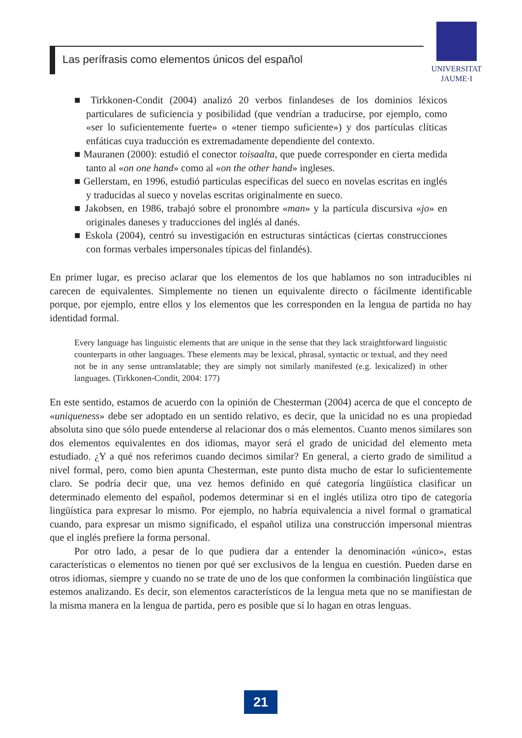Las perífrasis como elementos únicos del español
UNIVERSITAT
JAUME·I
■ Tirkkonen-Condit (2004) analizó 20 verbos finlandeses de los dominios léxicos particulares de suficiencia y posibilidad (que vendrían a traducirse, por ejemplo, como «ser lo suficientemente fuerte» o «tener tiempo suficiente») y dos partículas clíticas enfáticas cuya traducción es extremadamente dependiente del contexto.
■ Mauranen (2000): estudió el conector toisaalta, que puede corresponder en cierta medida tanto al «on one hand» como al «on the other hand» ingleses.
■ Gellerstam, en 1996, estudió partículas específicas del sueco en novelas escritas en inglés y traducidas al sueco y novelas escritas originalmente en sueco.
■ Jakobsen, en 1986, trabajó sobre el pronombre «man» y la partícula discursiva «jo» en originales daneses y traducciones del inglés al danés.
■ Eskola (2004), centró su investigación en estructuras sintácticas (ciertas construcciones con formas verbales impersonales típicas del finlandés).
En primer lugar, es preciso aclarar que los elementos de los que hablamos no son intraducibles ni carecen de equivalentes. Simplemente no tienen un equivalente directo o fácilmente identificable porque, por ejemplo, entre ellos y los elementos que les corresponden en la lengua de partida no hay identidad formal.
Every language has linguistic elements that are unique in the sense that they lack straightforward linguistic counterparts in other languages. These elements may be lexical, phrasal, syntactic or textual, and they need not be in any sense untranslatable; they are simply not similarly manifested (e.g. lexicalized) in other languages. (Tirkkonen-Condit, 2004: 177)
En este sentido, estamos de acuerdo con la opinión de Chesterman (2004) acerca de que el concepto de «uniqueness» debe ser adoptado en un sentido relativo, es decir, que la unicidad no es una propiedad absoluta sino que sólo puede entenderse al relacionar dos o más elementos. Cuanto menos similares son dos elementos equivalentes en dos idiomas, mayor será el grado de unicidad del elemento meta estudiado. ¿Y a qué nos referimos cuando decimos similar? En general, a cierto grado de similitud a nivel formal, pero, como bien apunta Chesterman, este punto dista mucho de estar lo suficientemente claro. Se podría decir que, una vez hemos definido en qué categoría lingüística clasificar un determinado elemento del español, podemos determinar si en el inglés utiliza otro tipo de categoría lingüística para expresar lo mismo. Por ejemplo, no habría equivalencia a nivel formal o gramatical cuando, para expresar un mismo significado, el español utiliza una construcción impersonal mientras que el inglés prefiere la forma personal.
Por otro lado, a pesar de lo que pudiera dar a entender la denominación «único», estas características o elementos no tienen por qué ser exclusivos de la lengua en cuestión. Pueden darse en otros idiomas, siempre y cuando no se trate de uno de los que conformen la combinación lingüística que estemos analizando. Es decir, son elementos característicos de la lengua meta que no se manifiestan de la misma manera en la lengua de partida, pero es posible que sí lo hagan en otras lenguas.
21